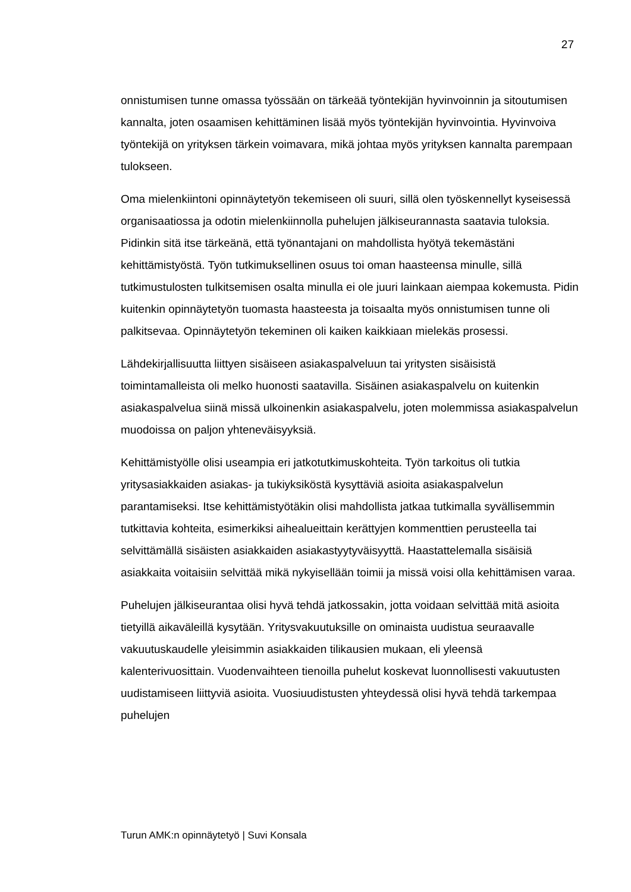27
onnistumisen tunne omassa työssään on tärkeää työntekijän hyvinvoinnin ja sitoutumisen kannalta, joten osaamisen kehittäminen lisää myös työntekijän hyvinvointia. Hyvinvoiva työntekijä on yrityksen tärkein voimavara, mikä johtaa myös yrityksen kannalta parempaan tulokseen.
Oma mielenkiintoni opinnäytetyön tekemiseen oli suuri, sillä olen työskennellyt kyseisessä organisaatiossa ja odotin mielenkiinnolla puhelujen jälkiseurannasta saatavia tuloksia. Pidinkin sitä itse tärkeänä, että työnantajani on mahdollista hyötyä tekemästäni kehittämistyöstä. Työn tutkimuksellinen osuus toi oman haasteensa minulle, sillä tutkimustulosten tulkitsemisen osalta minulla ei ole juuri lainkaan aiempaa kokemusta. Pidin kuitenkin opinnäytetyön tuomasta haasteesta ja toisaalta myös onnistumisen tunne oli palkitsevaa. Opinnäytetyön tekeminen oli kaiken kaikkiaan mielekäs prosessi.
Lähdekirjallisuutta liittyen sisäiseen asiakaspalveluun tai yritysten sisäisistä toimintamalleista oli melko huonosti saatavilla. Sisäinen asiakaspalvelu on kuitenkin asiakaspalvelua siinä missä ulkoinenkin asiakaspalvelu, joten molemmissa asiakaspalvelun muodoissa on paljon yhteneväisyyksiä.
Kehittämistyölle olisi useampia eri jatkotutkimuskohteita. Työn tarkoitus oli tutkia yritysasiakkaiden asiakas- ja tukiyksiköstä kysyttäviä asioita asiakaspalvelun parantamiseksi. Itse kehittämistyötäkin olisi mahdollista jatkaa tutkimalla syvällisemmin tutkittavia kohteita, esimerkiksi aihealueittain kerättyjen kommenttien perusteella tai selvittämällä sisäisten asiakkaiden asiakastyytyväisyyttä. Haastattelemalla sisäisiä asiakkaita voitaisiin selvittää mikä nykyisellään toimii ja missä voisi olla kehittämisen varaa.
Puhelujen jälkiseurantaa olisi hyvä tehdä jatkossakin, jotta voidaan selvittää mitä asioita tietyillä aikaväleillä kysytään. Yritysvakuutuksille on ominaista uudistua seuraavalle vakuutuskaudelle yleisimmin asiakkaiden tilikausien mukaan, eli yleensä kalenterivuosittain. Vuodenvaihteen tienoilla puhelut koskevat luonnollisesti vakuutusten uudistamiseen liittyviä asioita. Vuosiuudistusten yhteydessä olisi hyvä tehdä tarkempaa puhelujen
Turun AMK:n opinnäytetyö | Suvi Konsala